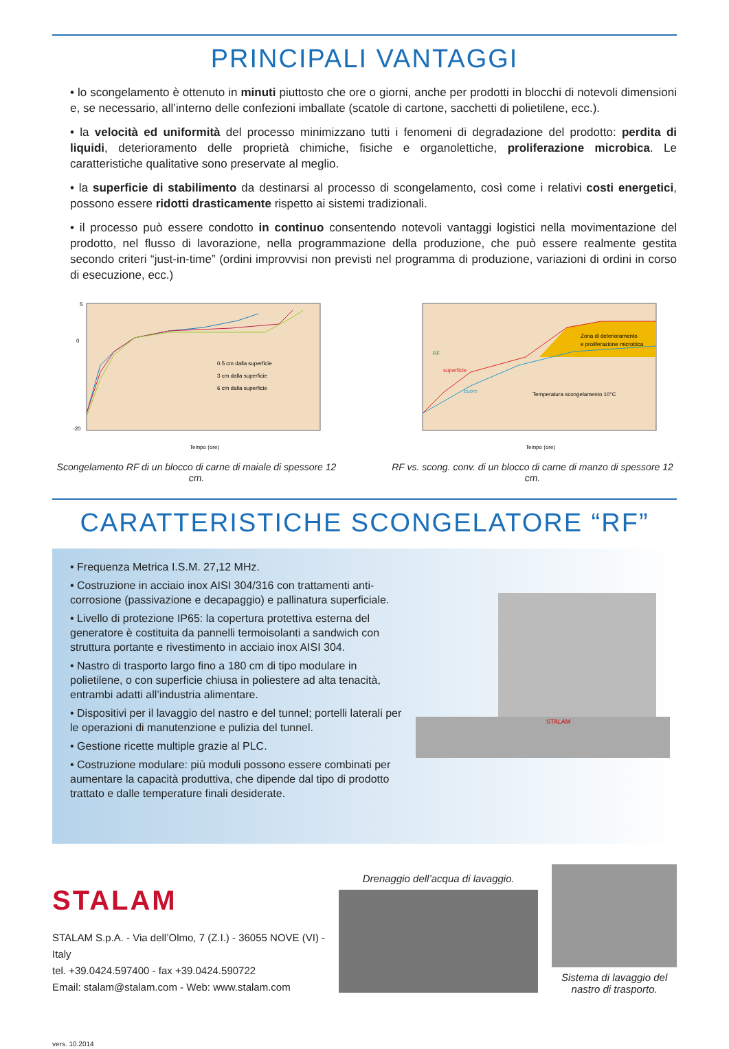PRINCIPALI VANTAGGI
• lo scongelamento è ottenuto in minuti piuttosto che ore o giorni, anche per prodotti in blocchi di notevoli dimensioni e, se necessario, all’interno delle confezioni imballate (scatole di cartone, sacchetti di polietilene, ecc.).
• la velocità ed uniformità del processo minimizzano tutti i fenomeni di degradazione del prodotto: perdita di liquidi, deterioramento delle proprietà chimiche, fisiche e organolettiche, proliferazione microbica. Le caratteristiche qualitative sono preservate al meglio.
• la superficie di stabilimento da destinarsi al processo di scongelamento, così come i relativi costi energetici, possono essere ridotti drasticamente rispetto ai sistemi tradizionali.
• il processo può essere condotto in continuo consentendo notevoli vantaggi logistici nella movimentazione del prodotto, nel flusso di lavorazione, nella programmazione della produzione, che può essere realmente gestita secondo criteri “just-in-time” (ordini improvvisi non previsti nel programma di produzione, variazioni di ordini in corso di esecuzione, ecc.)
0.5 cm dalla superficie
3 cm dalla superficie
6 cm dalla superficie
5
0
-20
Tempo (ore)
Scongelamento RF di un blocco di carne di maiale di spessore 12 cm.
RF
superficie
cuore
Zona di deterioramento
e proliferazione microbica
Temperatura scongelamento 10°C
Tempo (ore)
RF vs. scong. conv. di un blocco di carne di manzo di spessore 12 cm.
CARATTERISTICHE SCONGELATORE “RF”
• Frequenza Metrica I.S.M. 27,12 MHz.
• Costruzione in acciaio inox AISI 304/316 con trattamenti anti-corrosione (passivazione e decapaggio) e pallinatura superficiale.
• Livello di protezione IP65: la copertura protettiva esterna del generatore è costituita da pannelli termoisolanti a sandwich con struttura portante e rivestimento in acciaio inox AISI 304.
• Nastro di trasporto largo fino a 180 cm di tipo modulare in polietilene, o con superficie chiusa in poliestere ad alta tenacità, entrambi adatti all’industria alimentare.
• Dispositivi per il lavaggio del nastro e del tunnel; portelli laterali per le operazioni di manutenzione e pulizia del tunnel.
• Gestione ricette multiple grazie al PLC.
• Costruzione modulare: più moduli possono essere combinati per aumentare la capacità produttiva, che dipende dal tipo di prodotto trattato e dalle temperature finali desiderate.
STALAM
STALAM
STALAM S.p.A. - Via dell’Olmo, 7 (Z.I.) - 36055 NOVE (VI) - Italy
tel. +39.0424.597400 - fax +39.0424.590722
Email: stalam@stalam.com - Web: www.stalam.com
vers. 10.2014
Drenaggio dell’acqua di lavaggio.
Sistema di lavaggio del nastro di trasporto.